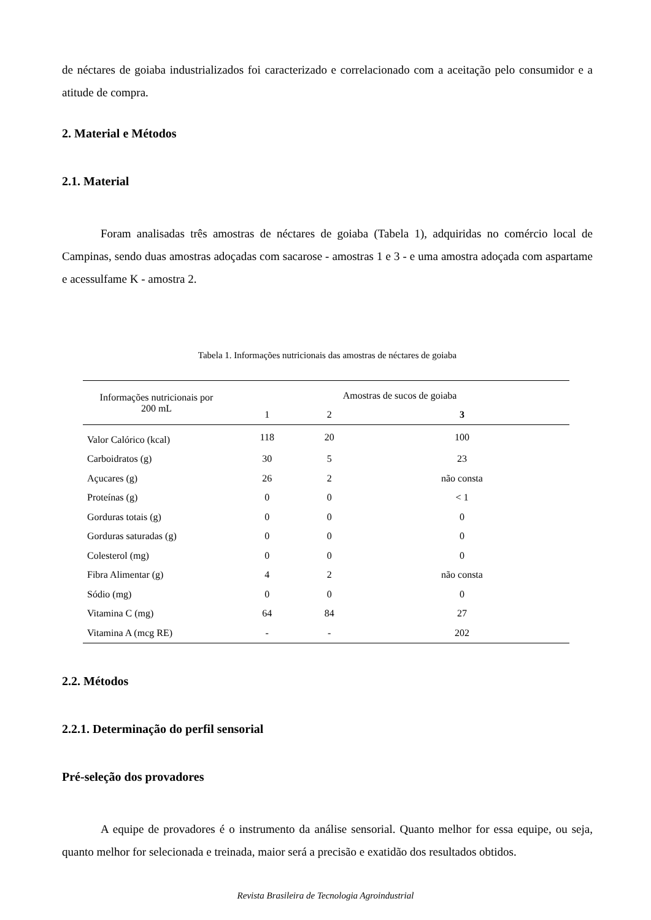de néctares de goiaba industrializados foi caracterizado e correlacionado com a aceitação pelo consumidor e a atitude de compra.
2. Material e Métodos
2.1. Material
Foram analisadas três amostras de néctares de goiaba (Tabela 1), adquiridas no comércio local de Campinas, sendo duas amostras adoçadas com sacarose - amostras 1 e 3 - e uma amostra adoçada com aspartame e acessulfame K - amostra 2.
Tabela 1. Informações nutricionais das amostras de néctares de goiaba
| Informações nutricionais por 200 mL | Amostras de sucos de goiaba | | |
| --- | --- | --- | --- |
| | 1 | 2 | 3 |
| Valor Calórico (kcal) | 118 | 20 | 100 |
| Carboidratos (g) | 30 | 5 | 23 |
| Açucares (g) | 26 | 2 | não consta |
| Proteínas (g) | 0 | 0 | < 1 |
| Gorduras totais (g) | 0 | 0 | 0 |
| Gorduras saturadas (g) | 0 | 0 | 0 |
| Colesterol (mg) | 0 | 0 | 0 |
| Fibra Alimentar (g) | 4 | 2 | não consta |
| Sódio (mg) | 0 | 0 | 0 |
| Vitamina C (mg) | 64 | 84 | 27 |
| Vitamina A (mcg RE) | - | - | 202 |
2.2. Métodos
2.2.1. Determinação do perfil sensorial
Pré-seleção dos provadores
A equipe de provadores é o instrumento da análise sensorial. Quanto melhor for essa equipe, ou seja, quanto melhor for selecionada e treinada, maior será a precisão e exatidão dos resultados obtidos.
Revista Brasileira de Tecnologia Agroindustrial